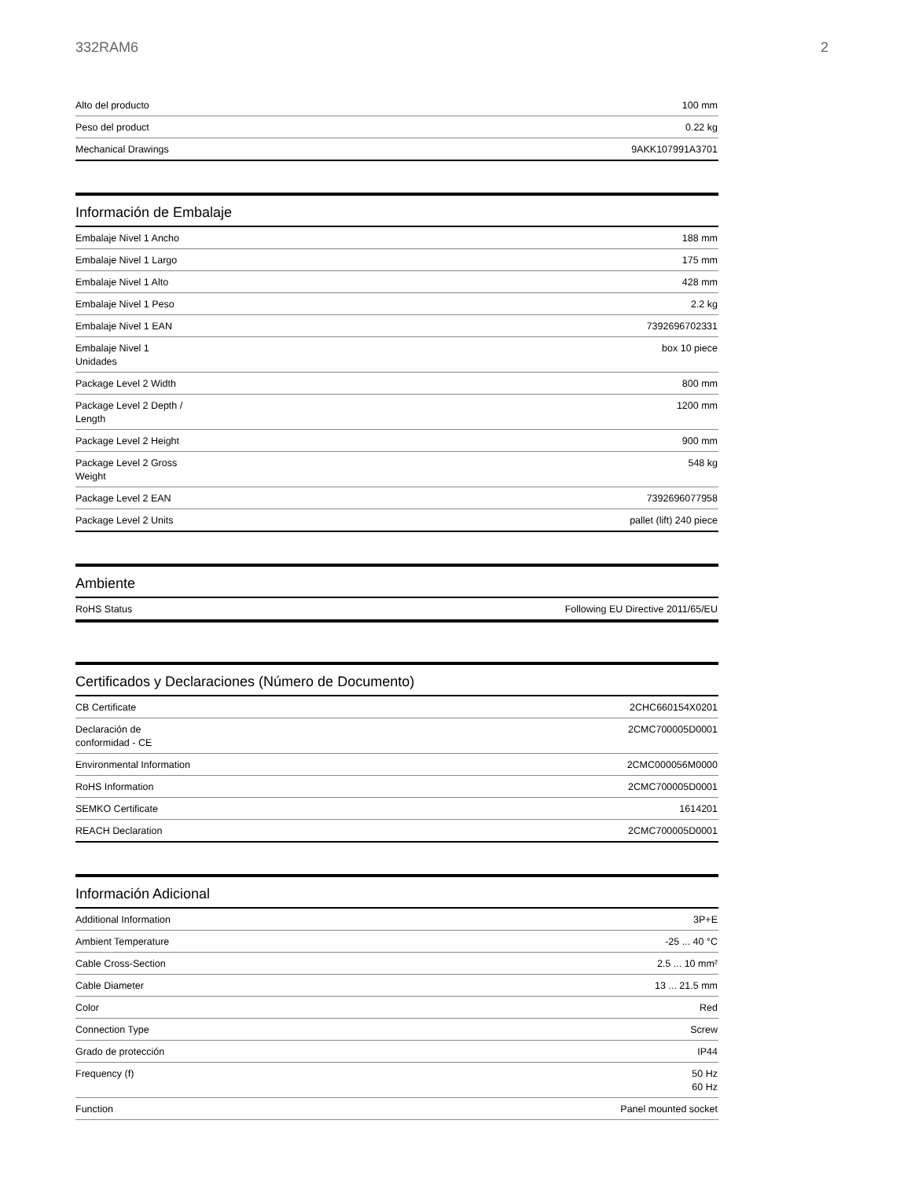332RAM6 2
| Alto del producto | 100 mm |
| Peso del product | 0.22 kg |
| Mechanical Drawings | 9AKK107991A3701 |
Información de Embalaje
| Embalaje Nivel 1 Ancho | 188 mm |
| Embalaje Nivel 1 Largo | 175 mm |
| Embalaje Nivel 1 Alto | 428 mm |
| Embalaje Nivel 1 Peso | 2.2 kg |
| Embalaje Nivel 1 EAN | 7392696702331 |
| Embalaje Nivel 1 Unidades | box 10 piece |
| Package Level 2 Width | 800 mm |
| Package Level 2 Depth / Length | 1200 mm |
| Package Level 2 Height | 900 mm |
| Package Level 2 Gross Weight | 548 kg |
| Package Level 2 EAN | 7392696077958 |
| Package Level 2 Units | pallet (lift) 240 piece |
Ambiente
| RoHS Status | Following EU Directive 2011/65/EU |
Certificados y Declaraciones (Número de Documento)
| CB Certificate | 2CHC660154X0201 |
| Declaración de conformidad - CE | 2CMC700005D0001 |
| Environmental Information | 2CMC000056M0000 |
| RoHS Information | 2CMC700005D0001 |
| SEMKO Certificate | 1614201 |
| REACH Declaration | 2CMC700005D0001 |
Información Adicional
| Additional Information | 3P+E |
| Ambient Temperature | -25 ... 40 °C |
| Cable Cross-Section | 2.5 ... 10 mm² |
| Cable Diameter | 13 ... 21.5 mm |
| Color | Red |
| Connection Type | Screw |
| Grado de protección | IP44 |
| Frequency (f) | 50 Hz 60 Hz |
| Function | Panel mounted socket |